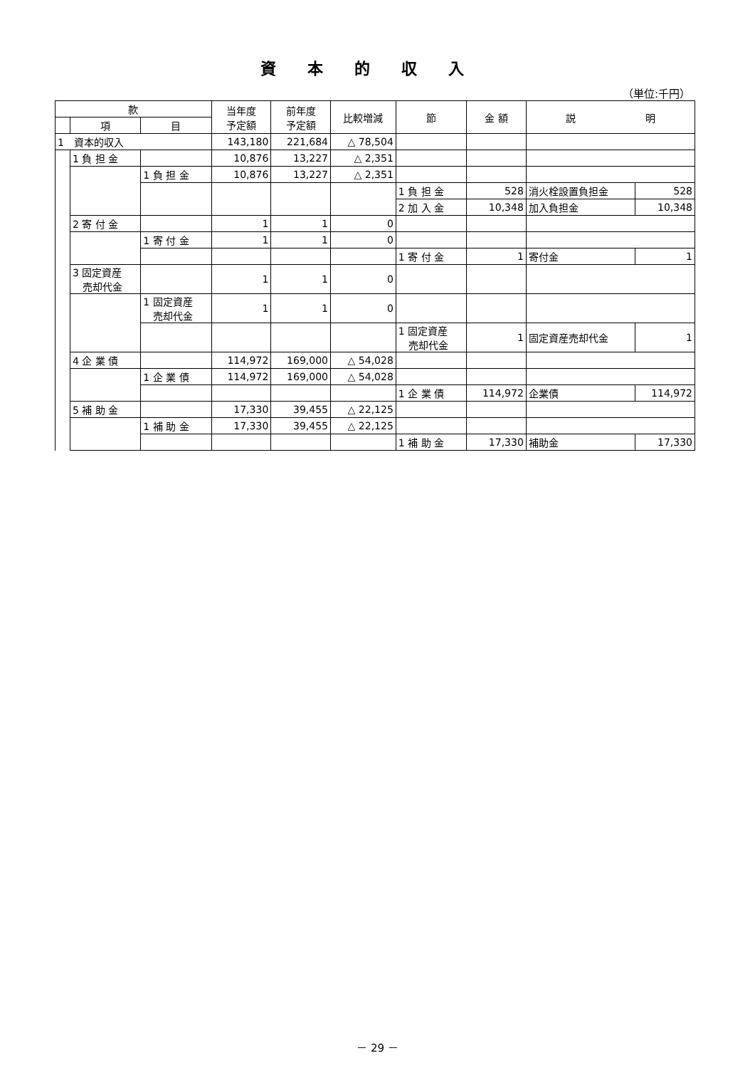資本的収入
（単位:千円）
| 款 | | | 当年度 予定額 | 前年度 予定額 | 比較増減 | 節 | 金 額 | 説 明 | |
| --- | --- | --- | --- | --- | --- | --- | --- | --- | --- |
| | 項 | 目 | | | | | | | |
| 1 資本的収入 | | | 143,180 | 221,684 | △ 78,504 | | | | |
| | 1 負 担 金 | | 10,876 | 13,227 | △ 2,351 | | | | |
| | | 1 負 担 金 | 10,876 | 13,227 | △ 2,351 | | | | |
| | | | | | | 1 負 担 金 | 528 | 消火栓設置負担金 | 528 |
| | | | | | | 2 加 入 金 | 10,348 | 加入負担金 | 10,348 |
| | 2 寄 付 金 | | 1 | 1 | 0 | | | | |
| | | 1 寄 付 金 | 1 | 1 | 0 | | | | |
| | | | | | | 1 寄 付 金 | 1 | 寄付金 | 1 |
| | 3 固定資産 売却代金 | | 1 | 1 | 0 | | | | |
| | | 1 固定資産 売却代金 | 1 | 1 | 0 | | | | |
| | | | | | | 1 固定資産 売却代金 | 1 | 固定資産売却代金 | 1 |
| | 4 企 業 債 | | 114,972 | 169,000 | △ 54,028 | | | | |
| | | 1 企 業 債 | 114,972 | 169,000 | △ 54,028 | | | | |
| | | | | | | 1 企 業 債 | 114,972 | 企業債 | 114,972 |
| | 5 補 助 金 | | 17,330 | 39,455 | △ 22,125 | | | | |
| | | 1 補 助 金 | 17,330 | 39,455 | △ 22,125 | | | | |
| | | | | | | 1 補 助 金 | 17,330 | 補助金 | 17,330 |
－ 29 －